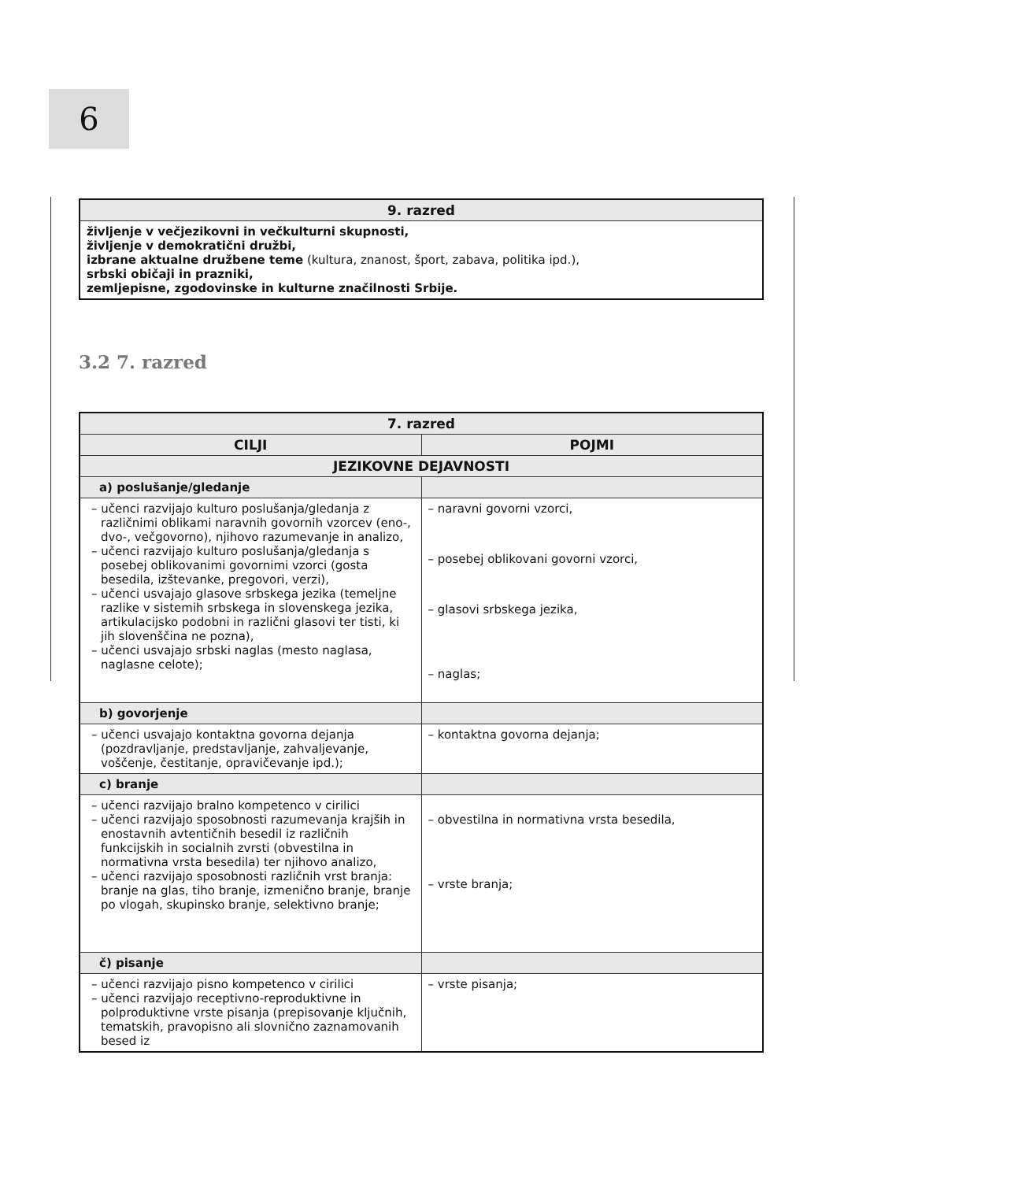6
| 9. razred |
| --- |
| življenje v večjezikovni in večkulturni skupnosti, življenje v demokratični družbi, izbrane aktualne družbene teme (kultura, znanost, šport, zabava, politika ipd.), srbski običaji in prazniki, zemljepisne, zgodovinske in kulturne značilnosti Srbije. |
3.2 7. razred
| 7. razred | |
| --- | --- |
| CILJI | POJMI |
| JEZIKOVNE DEJAVNOSTI | |
| a) poslušanje/gledanje | |
| – učenci razvijajo kulturo poslušanja/gledanja z različnimi oblikami naravnih govornih vzorcev (eno-, dvo-, večgovorno), njihovo razumevanje in analizo, – učenci razvijajo kulturo poslušanja/gledanja s posebej oblikovanimi govornimi vzorci (gosta besedila, izštevanke, pregovori, verzi), – učenci usvajajo glasove srbskega jezika (temeljne razlike v sistemih srbskega in slovenskega jezika, artikulacijsko podobni in različni glasovi ter tisti, ki jih slovenščina ne pozna), – učenci usvajajo srbski naglas (mesto naglasa, naglasne celote); | – naravni govorni vzorci, – posebej oblikovani govorni vzorci, – glasovi srbskega jezika, – naglas; |
| b) govorjenje | |
| – učenci usvajajo kontaktna govorna dejanja (pozdravljanje, predstavljanje, zahvaljevanje, voščenje, čestitanje, opravičevanje ipd.); | – kontaktna govorna dejanja; |
| c) branje | |
| – učenci razvijajo bralno kompetenco v cirilici – učenci razvijajo sposobnosti razumevanja krajših in enostavnih avtentičnih besedil iz različnih funkcijskih in socialnih zvrsti (obvestilna in normativna vrsta besedila) ter njihovo analizo, – učenci razvijajo sposobnosti različnih vrst branja: branje na glas, tiho branje, izmenično branje, branje po vlogah, skupinsko branje, selektivno branje; | – obvestilna in normativna vrsta besedila, – vrste branja; |
| č) pisanje | |
| – učenci razvijajo pisno kompetenco v cirilici – učenci razvijajo receptivno-reproduktivne in polproduktivne vrste pisanja (prepisovanje ključnih, tematskih, pravopisno ali slovnično zaznamovanih besed iz | – vrste pisanja; |